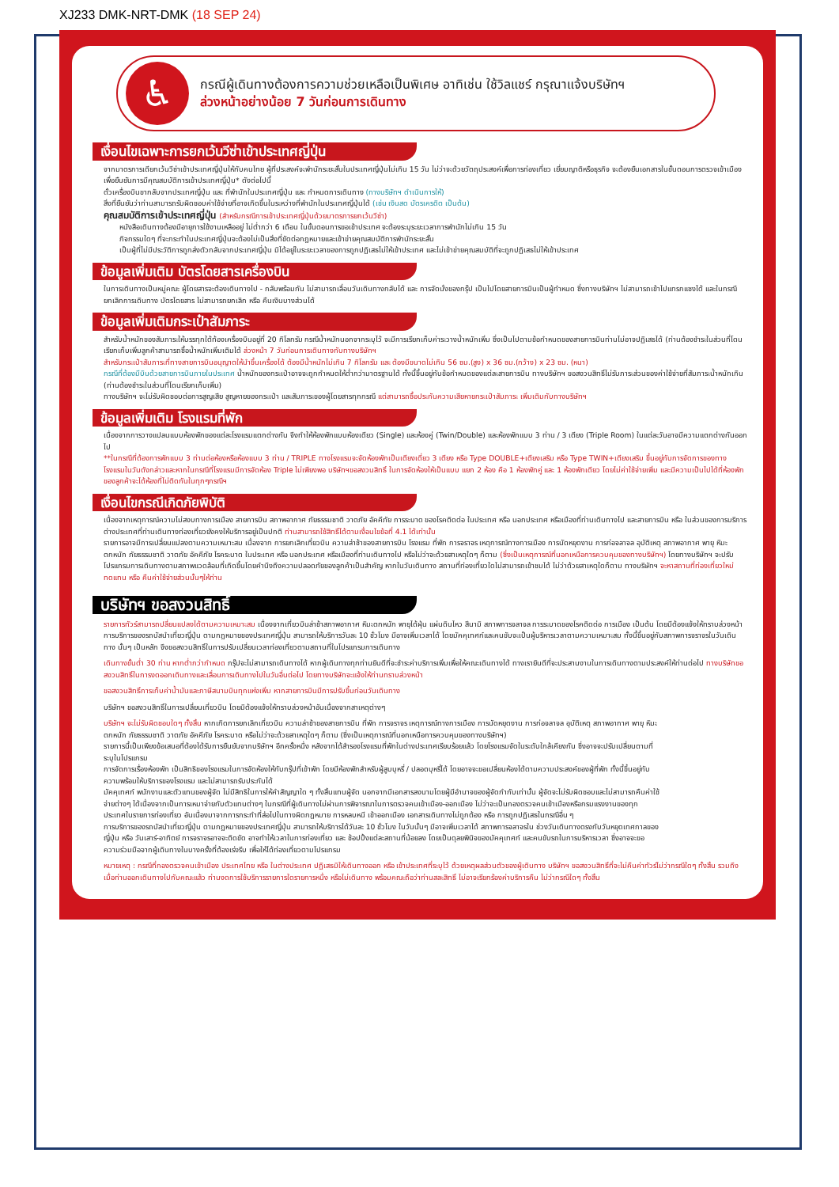XJ233 DMK-NRT-DMK (18 SEP 24)
♿
กรณีผู้เดินทางต้องการความช่วยเหลือเป็นพิเศษ อาทิเช่น ใช้วิลแชร์ กรุณาแจ้งบริษัทฯ
ล่วงหน้าอย่างน้อย 7 วันก่อนการเดินทาง
เงื่อนไขเฉพาะการยกเว้นวีซ่าเข้าประเทศญี่ปุ่น
จากมาตรการเดียกเว้นวีซ่าเข้าประเทศญี่ปุ่นให้กับคนไทย ผู้ที่ประสงค์จะพำนักระยะสั้นในประเทศญี่ปุ่นไม่เกิน 15 วัน ไม่ว่าจะด้วยวัตถุประสงค์เพื่อการท่องเที่ยว เยี่ยมญาติหรือธุรกิจ จะต้องยืนเอกสารในขั้นตอนการตรวจเข้าเมือง เพื่อยืนยันการมีคุณสมบัติการเข้าประเทศญี่ปุ่น* ดังต่อไปนี้
ตั๋วเครื่องบินขากลับจากประเทศญี่ปุ่น และ ที่พำนักในประเทศญี่ปุ่น และ กำหนดการเดินทาง (ทางบริษัทฯ ดำเนินการให้)
สิ่งที่ยืนยันว่าท่านสามารถรับผิดชอบค่าใช้จ่ายที่อาจเกิดขึ้นในระหว่างที่พำนักในประเทศญี่ปุ่นได้ (เช่น เงินสด บัตรเครดิต เป็นต้น)
คุณสมบัติการเข้าประเทศญี่ปุ่น (สำหรับกรณีการเข้าประเทศญี่ปุ่นด้วยมาตรการยกเว้นวีซ่า)
หนังสือเดินทางต้องมีอายุการใช้งานเหลืออยู่ ไม่ต่ำกว่า 6 เดือน ในขั้นตอนการขอเข้าประเทศ จะต้องระบุระยะเวลาการพำนักไม่เกิน 15 วัน
กิจกรรมใดๆ ที่จะกระทำในประเทศญี่ปุ่นจะต้องไม่เป็นสิ่งที่ขัดต่อกฎหมายและเข้าข่ายคุณสมบัติการพำนักระยะสั้น
เป็นผู้ที่ไม่มีประวัติการถูกส่งตัวกลับจากประเทศญี่ปุ่น มิได้อยู่ในระยะเวลาของการถูกปฏิเสธไม่ให้เข้าประเทศ และไม่เข้าข่ายคุณสมบัติที่จะถูกปฏิเสธไม่ให้เข้าประเทศ
ข้อมูลเพิ่มเติม บัตรโดยสารเครื่องบิน
ในการเดินทางเป็นหมู่คณะ ผู้โดยสารจะต้องเดินทางไป - กลับพร้อมกัน ไม่สามารถเลื่อนวันเดินทางกลับได้ และ การจัดนั่งของกรุ๊ป เป็นไปโดยสายการบินเป็นผู้กำหนด ซึ่งทางบริษัทฯ ไม่สามารถเข้าไปแทรกแซงได้ และในกรณียกเลิกการเดินทาง บัตรโดยสาร ไม่สามารถยกเลิก หรือ คืนเงินบางส่วนได้
ข้อมูลเพิ่มเติมกระเป๋าสัมภาระ
สำหรับน้ำหนักของสัมภาระให้บรรทุกใต้ท้องเครื่องบินอยู่ที่ 20 กิโลกรัม กรณีน้ำหนักนอกจากระบุไว้ จะมีการเรียกเก็บค่าระวางน้ำหนักเพิ่ม ซึ่งเป็นไปตามข้อกำหนดของสายการบินท่านไม่อาจปฏิเสธได้ (ท่านต้องชำระในส่วนที่โดนเรียกเก็บเพิ่มลูกค้าสามารถซื้อน้ำหนักเพิ่มเติมได้ ล่วงหน้า 7 วันก่อนการเดินทางกับทางบริษัทฯ
สำหรับกระเป๋าสัมภาระที่ทางสายการบินอนุญาตให้นำขึ้นเครื่องได้ ต้องมีน้ำหนักไม่เกิน 7 กิโลกรัม และ ต้องมีขนาดไม่เกิน 56 ซม.(สูง) x 36 ซม.(กว้าง) x 23 ซม. (หนา)
กรณีที่ต้องมีบินด้วยสายการบินภายในประเทศ น้ำหนักของกระเป๋าอาจจะถูกกำหนดให้ต่ำกว่ามาตรฐานได้ ทั้งนี้ขึ้นอยู่กับข้อกำหนดของแต่ละสายการบิน ทางบริษัทฯ ขอสงวนสิทธิ์ไม่รับภาระส่วนของค่าใช้จ่ายที่สัมภาระน้ำหนักเกิน (ท่านต้องชำระในส่วนที่โดนเรียกเก็บเพิ่ม)
ทางบริษัทฯ จะไม่รับผิดชอบต่อการสูญเสีย สูญหายของกระเป๋า และสัมภาระของผู้โดยสารทุกกรณี แต่สามารถซื้อประกันความเสียหายกระเป๋าสัมภาระ เพิ่มเติมกับทางบริษัทฯ
ข้อมูลเพิ่มเติม โรงแรมที่พัก
เนื่องจากการวางแปลนแบบห้องพักของแต่ละโรงแรมแตกต่างกัน จึงทำให้ห้องพักแบบห้องเดียว (Single) และห้องคู่ (Twin/Double) และห้องพักแบบ 3 ท่าน / 3 เตียง (Triple Room) ในแต่ละวันอาจมีความแตกต่างกันออกไป
**ในกรณีที่ต้องการพักแบบ 3 ท่านต่อห้องหรือห้องแบบ 3 ท่าน / TRIPLE ทางโรงแรมจะจัดห้องพักเป็นเตียงเดี่ยว 3 เตียง หรือ Type DOUBLE+เตียงเสริม หรือ Type TWIN+เตียงเสริม ขึ้นอยู่กับการจัดการของทางโรงแรมในวันดังกล่าวและหากในกรณีที่โรงแรมมีการจัดห้อง Triple ไม่เพียงพอ บริษัทฯขอสงวนสิทธิ์ ในการจัดห้องให้เป็นแบบ แยก 2 ห้อง คือ 1 ห้องพักคู่ และ 1 ห้องพักเดียว โดยไม่ค่าใช้จ่ายเพิ่ม และมีความเป็นไปได้ที่ห้องพักของลูกค้าจะได้ห้องที่ไม่ติดกันในทุกๆกรณีฯ
เงื่อนไขกรณีเกิดภัยพิบัติ
เนื่องจากเหตุการณ์ความไม่สงบทางการเมือง สายการบิน สภาพอากาศ ภัยธรรมชาติ วาตภัย อัคคีภัย การระบาด ของโรคติดต่อ ในประเทศ หรือ นอกประเทศ หรือเมืองที่ท่านเดินทางไป และสายการบิน หรือ ในส่วนของการบริการต่างประเทศที่ท่านเดินทางท่องเที่ยวยังคงให้บริการอยู่เป็นปกติ ท่านสามารถใช้สิทธิ์ได้ตามเงื่อนไขข้อที่ 4.1 ได้เท่านั้น
รายการอาจมีการเปลี่ยนแปลงตามความเหมาะสม เนื่องจาก การยกเลิกเที่ยวบิน ความล่าช้าของสายการบิน โรงแรม ที่พัก การจราจร เหตุการณ์ทางการเมือง การนัดหยุดงาน การก่อจลาจล อุบัติเหตุ สภาพอากาศ พายุ หิมะตกหนัก ภัยธรรมชาติ วาตภัย อัคคีภัย โรคระบาด ในประเทศ หรือ นอกประเทศ หรือเมืองที่ท่านเดินทางไป หรือไม่ว่าจะด้วยสาเหตุใดๆ ก็ตาม (ซึ่งเป็นเหตุการณ์ที่นอกเหนือการควบคุมของทางบริษัทฯ) โดยทางบริษัทฯ จะปรับโปรแกรมการเดินทางตามสภาพแวดล้อมที่เกิดขึ้นโดยคำนึงถึงความปลอดภัยของลูกค้าเป็นสำคัญ หากในวันเดินทาง สถานที่ท่องเที่ยวใดไม่สามารถเข้าชมได้ ไม่ว่าด้วยสาเหตุใดก็ตาม ทางบริษัทฯ จะหาสถานที่ท่องเที่ยวใหม่ทดแทน หรือ คืนค่าใช้จ่ายส่วนนั้นๆให้ท่าน
บริษัทฯ ขอสงวนสิทธิ์
รายการทัวร์สามารถปลี่ยนแปลงได้ตามความเหมาะสม เนื่องจากเที่ยวบินล่าช้าสภาพอากาศ หิมะตกหนัก พายุได้ฝุ่น แผ่นดินไหว สึนามิ สภาพการจลาจล การระบาดของโรคติดต่อ การเมือง เป็นต้น โดยมีต้องแจ้งให้ทราบล่วงหน้า การบริการของรถบัสนำเที่ยวญี่ปุ่น ตามกฎหมายของประเทศญี่ปุ่น สามารถให้บริการวันละ 10 ชั่วโมง มีอาจเพิ่มเวลาได้ โดยมัคคุเทศก์และคนขับจะเป็นผู้บริหารเวลาตามความเหมาะสม ทั้งนี้ขึ้นอยู่กับสภาพการจราจรในวันเดินทาง นั้นๆ เป็นหลัก จึงขอสงวนสิทธิ์ในการปรับเปลี่ยนเวลาท่องเที่ยวตามสถานที่ในโปรแกรมการเดินทาง
เดินทางขั้นต่ำ 30 ท่าน หากต่ำกว่ากำหนด กรุ๊ปจะไม่สามารถเดินทางได้ หากผู้เดินทางทุกท่านยินดีที่จะชำระค่าบริการเพิ่มเพื่อให้คณะเดินทางได้ ทางเรายินดีที่จะประสานงานในการเดินทางตามประสงค์ให้ท่านต่อไป ทางบริษัทขอสงวนสิทธิ์ในการงดออกเดินทางและเลื่อนการเดินทางไปในวันอื่นต่อไป โดยทางบริษัทจะแจ้งให้ท่านทราบล่วงหน้า
ขอสงวนสิทธิ์การเก็บค่าน้ำมันและภาษีสนามบินทุกแห่งเพิ่ม หากสายการบินมีการปรับขึ้นก่อนวันเดินทาง
บริษัทฯ ขอสงวนสิทธิ์ในการเปลี่ยนเที่ยวบิน โดยมิต้องแจ้งให้ทราบล่วงหน้าอันเนื่องจากสาเหตุต่างๆ
บริษัทฯ จะไม่รับผิดชอบใดๆ ทั้งสิ้น หากเกิดการยกเลิกเที่ยวบิน ความล่าช้าของสายการบิน ที่พัก การจราจร เหตุการณ์ทางการเมือง การนัดหยุดงาน การก่อจลาจล อุบัติเหตุ สภาพอากาศ พายุ หิมะตกหนัก ภัยธรรมชาติ วาตภัย อัคคีภัย โรคระบาด หรือไม่ว่าจะด้วยสาเหตุใดๆ ก็ตาม (ซึ่งเป็นเหตุการณ์ที่นอกเหนือการควบคุมของทางบริษัทฯ)
รายการนี้เป็นเพียงข้อเสนอที่ต้องได้รับการยืนยันจากบริษัทฯ อีกครั้งหนึ่ง หลังจากได้สำรองโรงแรมที่พักในต่างประเทศเรียบร้อยแล้ว โดยโรงแรมจัดในระดับใกล้เคียงกัน ซึ่งอาจจะปรับเปลี่ยนตามที่ระบุในโปรแกรม
การจัดการเรื่องห้องพัก เป็นสิทธิของโรงแรมในการจัดห้องให้กับกรุ๊ปที่เข้าพัก โดยมีห้องพักสำหรับผู้สูบบุหรี่ / ปลอดบุหรี่ได้ โดยอาจจะขอเปลี่ยนห้องได้ตามความประสงค์ของผู้ที่พัก ทั้งนี้ขึ้นอยู่กับความพร้อมให้บริการของโรงแรม และไม่สามารถรับประกันได้
มัคคุเทศก์ พนักงานและตัวแทนของผู้จัด ไม่มีสิทธิในการให้คำสัญญาใด ๆ ทั้งสิ้นแทนผู้จัด นอกจากมีเอกสารลงนามโดยผู้มีอำนาจของผู้จัดกำกับเท่านั้น ผู้จัดจะไม่รับผิดชอบและไม่สามารถคืนค่าใช้จ่ายต่างๆ ได้เนื่องจากเป็นการเหมาจ่ายกับตัวแทนต่างๆ ในกรณีที่ผู้เดินทางไม่ผ่านการพิจารณาในการตรวจคนเข้าเมือง-ออกเมือง ไม่ว่าจะเป็นกองตรวจคนเข้าเมืองหรือกรมแรงงานของทุกประเทศในรายการท่องเที่ยว อันเนื่องมาจากการกระทำที่ส่อไปในทางผิดกฎหมาย การหลบหนี เข้าออกเมือง เอกสารเดินทางไม่ถูกต้อง หรือ การถูกปฏิเสธในกรณีอื่น ๆ
การบริการของรถบัสนำเที่ยวญี่ปุ่น ตามกฎหมายของประเทศญี่ปุ่น สามารถให้บริการได้วันละ 10 ชั่วโมง ในวันนั้นๆ มีอาจเพิ่มเวลาได้ สภาพการจลาจรใน ช่วงวันเดินทางตรงกับวันหยุดเทศกาลของญี่ปุ่น หรือ วันเสาร์-อาทิตย์ การจราจรอาจจะติดขัด อาจทำให้เวลาในการท่องเที่ยว และ ช้อปปิ้งแต่ละสถานที่น้อยลง โดยเป็นดุลยพินิจของมัคคุเทศก์ และคนขับรถในการบริหารเวลา ซึ่งอาจจะขอความร่วมมือจากผู้เดินทางในบางครั้งที่ต้องเร่งรีบ เพื่อให้ได้ท่องเที่ยวตามโปรแกรม
หมายเหตุ : กรณีที่กองตรวจคนเข้าเมือง ประเทศไทย หรือ ในต่างประเทศ ปฏิเสธมิให้เดินทางออก หรือ เข้าประเทศที่ระบุไว้ ด้วยเหตุผลส่วนตัวของผู้เดินทาง บริษัทฯ ขอสงวนสิทธิ์ที่จะไม่คืนค่าทัวร์ไม่ว่ากรณีใดๆ ทั้งสิ้น รวมถึง เมื่อท่านออกเดินทางไปกับคณะแล้ว ท่านงดการใช้บริการรายการใดรายการหนึ่ง หรือไม่เดินทาง พร้อมคณะถือว่าท่านสละสิทธิ์ ไม่อาจเรียกร้องค่าบริการคืน ไม่ว่ากรณีใดๆ ทั้งสิ้น